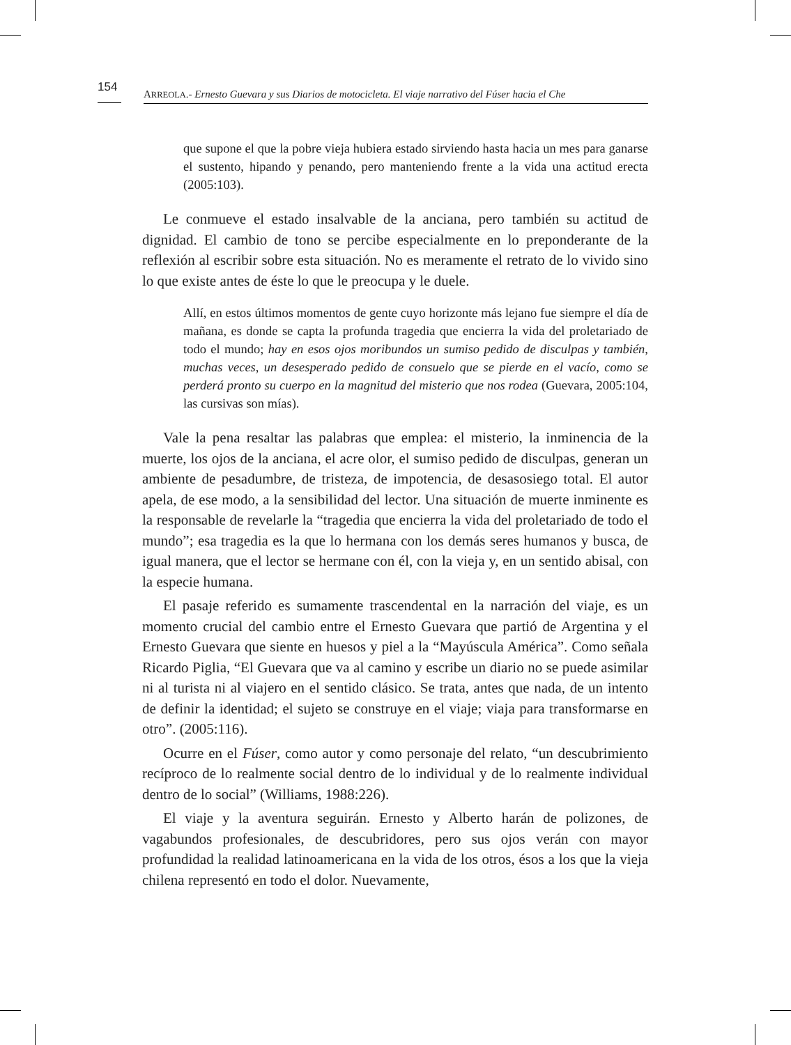154
ARREOLA.- Ernesto Guevara y sus Diarios de motocicleta. El viaje narrativo del Fúser hacia el Che
que supone el que la pobre vieja hubiera estado sirviendo hasta hacia un mes para ganarse el sustento, hipando y penando, pero manteniendo frente a la vida una actitud erecta (2005:103).
Le conmueve el estado insalvable de la anciana, pero también su actitud de dignidad. El cambio de tono se percibe especialmente en lo preponderante de la reflexión al escribir sobre esta situación. No es meramente el retrato de lo vivido sino lo que existe antes de éste lo que le preocupa y le duele.
Allí, en estos últimos momentos de gente cuyo horizonte más lejano fue siempre el día de mañana, es donde se capta la profunda tragedia que encierra la vida del proletariado de todo el mundo; hay en esos ojos moribundos un sumiso pedido de disculpas y también, muchas veces, un desesperado pedido de consuelo que se pierde en el vacío, como se perderá pronto su cuerpo en la magnitud del misterio que nos rodea (Guevara, 2005:104, las cursivas son mías).
Vale la pena resaltar las palabras que emplea: el misterio, la inminencia de la muerte, los ojos de la anciana, el acre olor, el sumiso pedido de disculpas, generan un ambiente de pesadumbre, de tristeza, de impotencia, de desasosiego total. El autor apela, de ese modo, a la sensibilidad del lector. Una situación de muerte inminente es la responsable de revelarle la “tragedia que encierra la vida del proletariado de todo el mundo”; esa tragedia es la que lo hermana con los demás seres humanos y busca, de igual manera, que el lector se hermane con él, con la vieja y, en un sentido abisal, con la especie humana.
El pasaje referido es sumamente trascendental en la narración del viaje, es un momento crucial del cambio entre el Ernesto Guevara que partió de Argentina y el Ernesto Guevara que siente en huesos y piel a la “Mayúscula América”. Como señala Ricardo Piglia, “El Guevara que va al camino y escribe un diario no se puede asimilar ni al turista ni al viajero en el sentido clásico. Se trata, antes que nada, de un intento de definir la identidad; el sujeto se construye en el viaje; viaja para transformarse en otro”. (2005:116).
Ocurre en el Fúser, como autor y como personaje del relato, “un descubrimiento recíproco de lo realmente social dentro de lo individual y de lo realmente individual dentro de lo social” (Williams, 1988:226).
El viaje y la aventura seguirán. Ernesto y Alberto harán de polizones, de vagabundos profesionales, de descubridores, pero sus ojos verán con mayor profundidad la realidad latinoamericana en la vida de los otros, ésos a los que la vieja chilena representó en todo el dolor. Nuevamente,